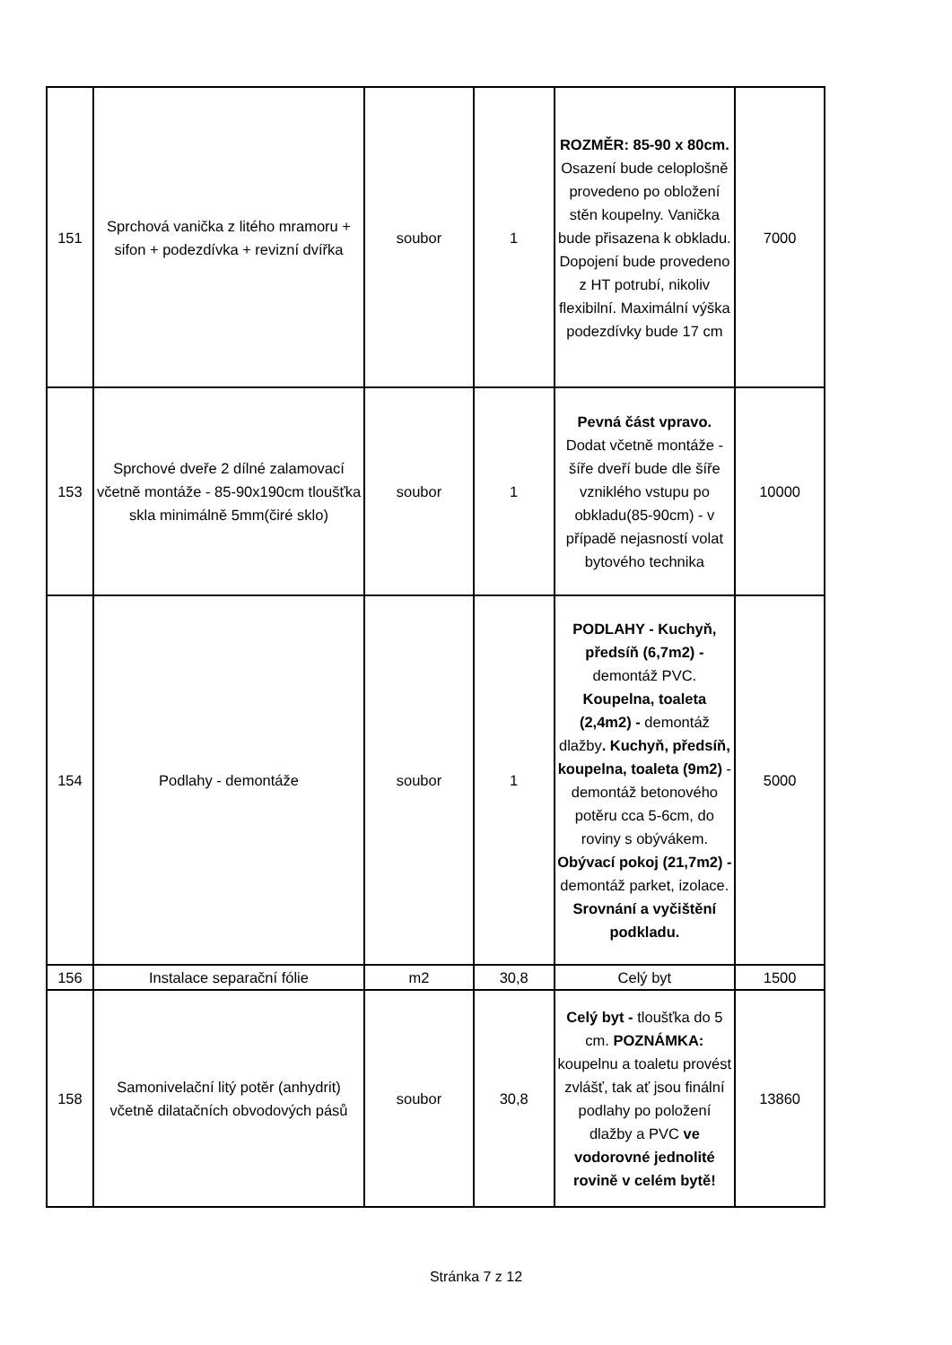| 151 | Sprchová vanička z litého mramoru + sifon + podezdívka + revizní dvířka | soubor | 1 | ROZMĚR: 85-90 x 80cm. Osazení bude celoplošně provedeno po obložení stěn koupelny. Vanička bude přisazena k obkladu. Dopojení bude provedeno z HT potrubí, nikoliv flexibilní. Maximální výška podezdívky bude 17 cm | 7000 |
| 153 | Sprchové dveře 2 dílné zalamovací včetně montáže - 85-90x190cm tloušťka skla minimálně 5mm(čiré sklo) | soubor | 1 | Pevná část vpravo. Dodat včetně montáže - šíře dveří bude dle šíře vzniklého vstupu po obkladu(85-90cm) - v případě nejasností volat bytového technika | 10000 |
| 154 | Podlahy - demontáže | soubor | 1 | PODLAHY - Kuchyň, předsíň (6,7m2) - demontáž PVC. Koupelna, toaleta (2,4m2) - demontáž dlažby . Kuchyň, předsíň, koupelna, toaleta (9m2) - demontáž betonového potěru cca 5-6cm, do roviny s obývákem. Obývací pokoj (21,7m2) - demontáž parket, izolace. Srovnání a vyčištění podkladu. | 5000 |
| 156 | Instalace separační fólie | m2 | 30,8 | Celý byt | 1500 |
| 158 | Samonivelační litý potěr (anhydrit) včetně dilatačních obvodových pásů | soubor | 30,8 | Celý byt - tloušťka do 5 cm. POZNÁMKA: koupelnu a toaletu provést zvlášť, tak ať jsou finální podlahy po položení dlažby a PVC ve vodorovné jednolité rovině v celém bytě! | 13860 |
Stránka 7 z 12